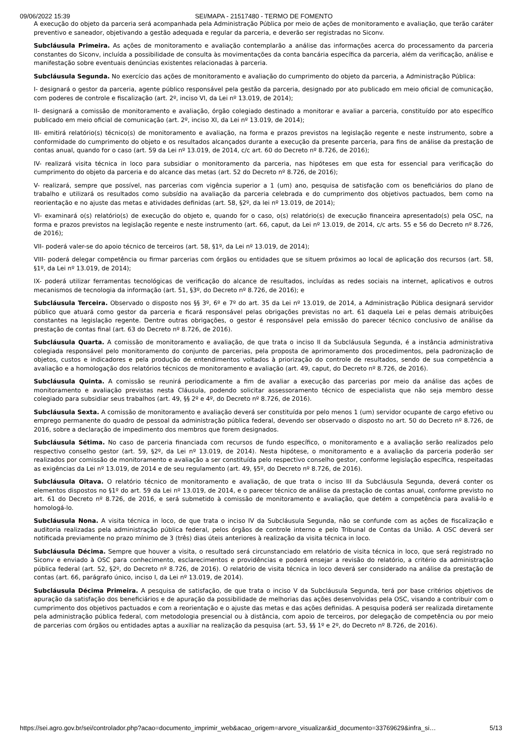09/06/2022 15:39 SEI/MAPA - 21517480 - TERMO DE FOMENTO
A execução do objeto da parceria será acompanhada pela Administração Pública por meio de ações de monitoramento e avaliação, que terão caráter preventivo e saneador, objetivando a gestão adequada e regular da parceria, e deverão ser registradas no Siconv.
Subcláusula Primeira. As ações de monitoramento e avaliação contemplarão a análise das informações acerca do processamento da parceria constantes do Siconv, incluída a possibilidade de consulta às movimentações da conta bancária específica da parceria, além da verificação, análise e manifestação sobre eventuais denúncias existentes relacionadas à parceria.
Subcláusula Segunda. No exercício das ações de monitoramento e avaliação do cumprimento do objeto da parceria, a Administração Pública:
I- designará o gestor da parceria, agente público responsável pela gestão da parceria, designado por ato publicado em meio oficial de comunicação, com poderes de controle e fiscalização (art. 2º, inciso VI, da Lei nº 13.019, de 2014);
II- designará a comissão de monitoramento e avaliação, órgão colegiado destinado a monitorar e avaliar a parceria, constituído por ato específico publicado em meio oficial de comunicação (art. 2º, inciso XI, da Lei nº 13.019, de 2014);
III- emitirá relatório(s) técnico(s) de monitoramento e avaliação, na forma e prazos previstos na legislação regente e neste instrumento, sobre a conformidade do cumprimento do objeto e os resultados alcançados durante a execução da presente parceria, para fins de análise da prestação de contas anual, quando for o caso (art. 59 da Lei nº 13.019, de 2014, c/c art. 60 do Decreto nº 8.726, de 2016);
IV- realizará visita técnica in loco para subsidiar o monitoramento da parceria, nas hipóteses em que esta for essencial para verificação do cumprimento do objeto da parceria e do alcance das metas (art. 52 do Decreto nº 8.726, de 2016);
V- realizará, sempre que possível, nas parcerias com vigência superior a 1 (um) ano, pesquisa de satisfação com os beneficiários do plano de trabalho e utilizará os resultados como subsídio na avaliação da parceria celebrada e do cumprimento dos objetivos pactuados, bem como na reorientação e no ajuste das metas e atividades definidas (art. 58, §2º, da lei nº 13.019, de 2014);
VI- examinará o(s) relatório(s) de execução do objeto e, quando for o caso, o(s) relatório(s) de execução financeira apresentado(s) pela OSC, na forma e prazos previstos na legislação regente e neste instrumento (art. 66, caput, da Lei nº 13.019, de 2014, c/c arts. 55 e 56 do Decreto nº 8.726, de 2016);
VII- poderá valer-se do apoio técnico de terceiros (art. 58, §1º, da Lei nº 13.019, de 2014);
VIII- poderá delegar competência ou firmar parcerias com órgãos ou entidades que se situem próximos ao local de aplicação dos recursos (art. 58, §1º, da Lei nº 13.019, de 2014);
IX- poderá utilizar ferramentas tecnológicas de verificação do alcance de resultados, incluídas as redes sociais na internet, aplicativos e outros mecanismos de tecnologia da informação (art. 51, §3º, do Decreto nº 8.726, de 2016); e
Subcláusula Terceira. Observado o disposto nos §§ 3º, 6º e 7º do art. 35 da Lei nº 13.019, de 2014, a Administração Pública designará servidor público que atuará como gestor da parceria e ficará responsável pelas obrigações previstas no art. 61 daquela Lei e pelas demais atribuições constantes na legislação regente. Dentre outras obrigações, o gestor é responsável pela emissão do parecer técnico conclusivo de análise da prestação de contas final (art. 63 do Decreto nº 8.726, de 2016).
Subcláusula Quarta. A comissão de monitoramento e avaliação, de que trata o inciso II da Subcláusula Segunda, é a instância administrativa colegiada responsável pelo monitoramento do conjunto de parcerias, pela proposta de aprimoramento dos procedimentos, pela padronização de objetos, custos e indicadores e pela produção de entendimentos voltados à priorização do controle de resultados, sendo de sua competência a avaliação e a homologação dos relatórios técnicos de monitoramento e avaliação (art. 49, caput, do Decreto nº 8.726, de 2016).
Subcláusula Quinta. A comissão se reunirá periodicamente a fim de avaliar a execução das parcerias por meio da análise das ações de monitoramento e avaliação previstas nesta Cláusula, podendo solicitar assessoramento técnico de especialista que não seja membro desse colegiado para subsidiar seus trabalhos (art. 49, §§ 2º e 4º, do Decreto nº 8.726, de 2016).
Subcláusula Sexta. A comissão de monitoramento e avaliação deverá ser constituída por pelo menos 1 (um) servidor ocupante de cargo efetivo ou emprego permanente do quadro de pessoal da administração pública federal, devendo ser observado o disposto no art. 50 do Decreto nº 8.726, de 2016, sobre a declaração de impedimento dos membros que forem designados.
Subcláusula Sétima. No caso de parceria financiada com recursos de fundo específico, o monitoramento e a avaliação serão realizados pelo respectivo conselho gestor (art. 59, §2º, da Lei nº 13.019, de 2014). Nesta hipótese, o monitoramento e a avaliação da parceria poderão ser realizados por comissão de monitoramento e avaliação a ser constituída pelo respectivo conselho gestor, conforme legislação específica, respeitadas as exigências da Lei nº 13.019, de 2014 e de seu regulamento (art. 49, §5º, do Decreto nº 8.726, de 2016).
Subcláusula Oitava. O relatório técnico de monitoramento e avaliação, de que trata o inciso III da Subcláusula Segunda, deverá conter os elementos dispostos no §1º do art. 59 da Lei nº 13.019, de 2014, e o parecer técnico de análise da prestação de contas anual, conforme previsto no art. 61 do Decreto nº 8.726, de 2016, e será submetido à comissão de monitoramento e avaliação, que detém a competência para avaliá-lo e homologá-lo.
Subcláusula Nona. A visita técnica in loco, de que trata o inciso IV da Subcláusula Segunda, não se confunde com as ações de fiscalização e auditoria realizadas pela administração pública federal, pelos órgãos de controle interno e pelo Tribunal de Contas da União. A OSC deverá ser notificada previamente no prazo mínimo de 3 (três) dias úteis anteriores à realização da visita técnica in loco.
Subcláusula Décima. Sempre que houver a visita, o resultado será circunstanciado em relatório de visita técnica in loco, que será registrado no Siconv e enviado à OSC para conhecimento, esclarecimentos e providências e poderá ensejar a revisão do relatório, a critério da administração pública federal (art. 52, §2º, do Decreto nº 8.726, de 2016). O relatório de visita técnica in loco deverá ser considerado na análise da prestação de contas (art. 66, parágrafo único, inciso I, da Lei nº 13.019, de 2014).
Subcláusula Décima Primeira. A pesquisa de satisfação, de que trata o inciso V da Subcláusula Segunda, terá por base critérios objetivos de apuração da satisfação dos beneficiários e de apuração da possibilidade de melhorias das ações desenvolvidas pela OSC, visando a contribuir com o cumprimento dos objetivos pactuados e com a reorientação e o ajuste das metas e das ações definidas. A pesquisa poderá ser realizada diretamente pela administração pública federal, com metodologia presencial ou à distância, com apoio de terceiros, por delegação de competência ou por meio de parcerias com órgãos ou entidades aptas a auxiliar na realização da pesquisa (art. 53, §§ 1º e 2º, do Decreto nº 8.726, de 2016).
https://sei.agro.gov.br/sei/controlador.php?acao=documento_imprimir_web&acao_origem=arvore_visualizar&id_documento=33769629&infra_si… 5/13